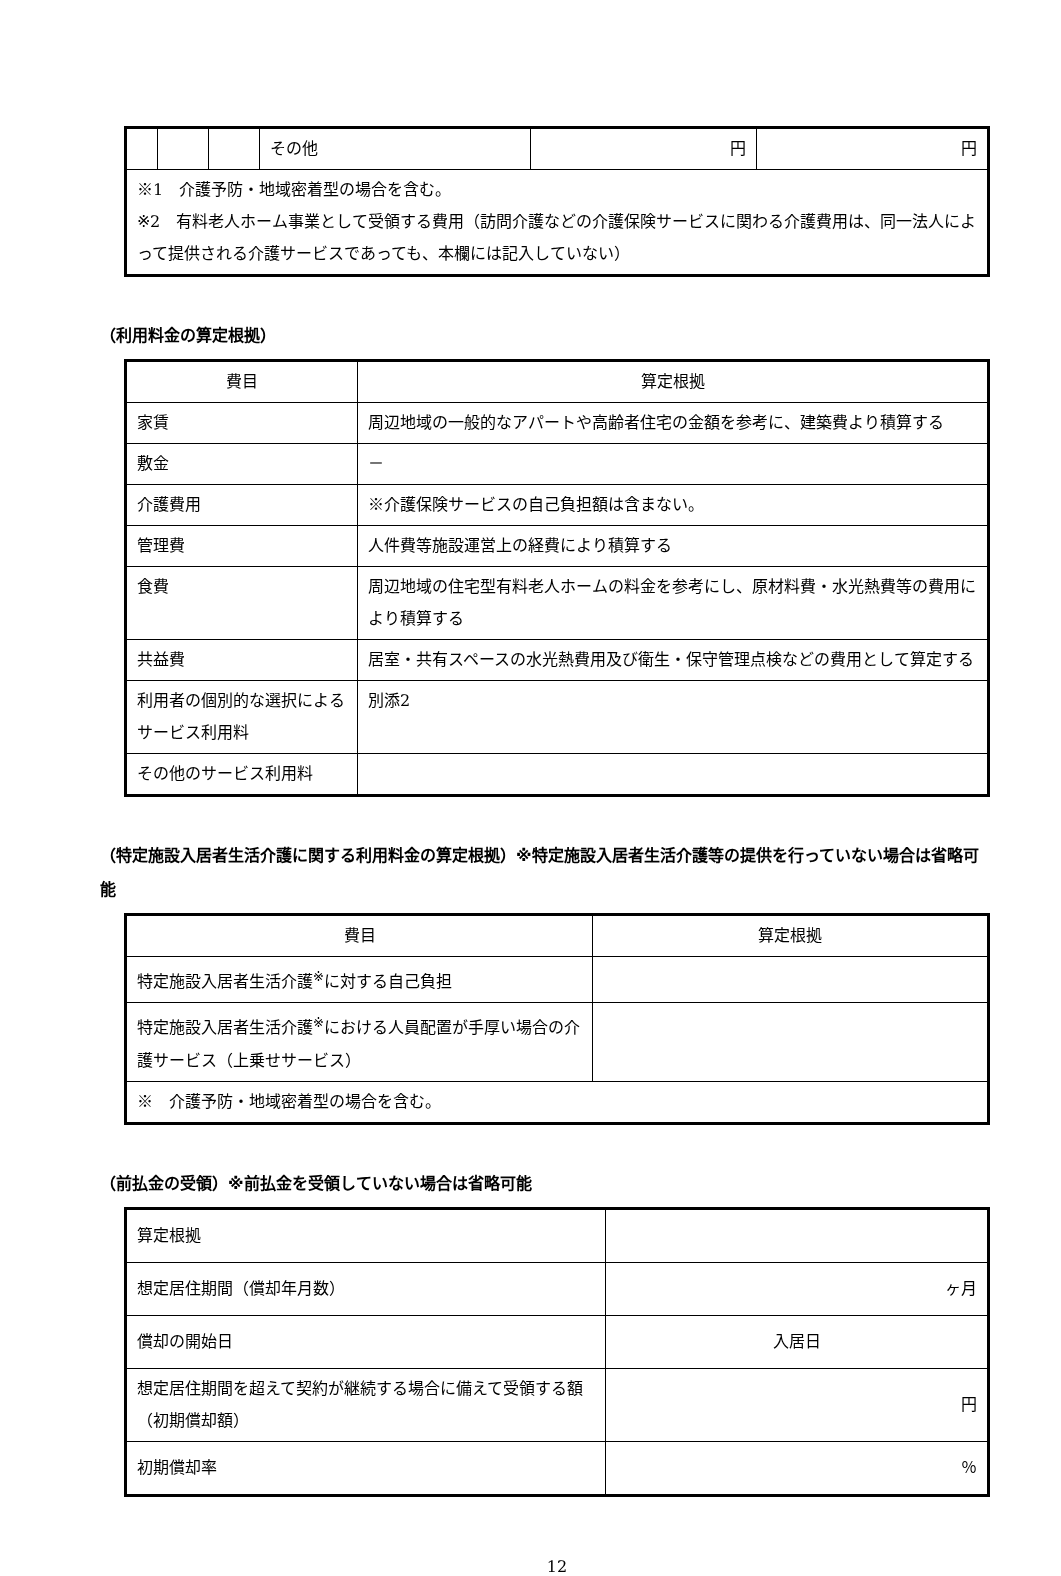| | | | その他 | 円 | 円 |
| ※1 介護予防・地域密着型の場合を含む。 ※2 有料老人ホーム事業として受領する費用（訪問介護などの介護保険サービスに関わる介護費用は、同一法人によって提供される介護サービスであっても、本欄には記入していない） | | | | | |
（利用料金の算定根拠）
| 費目 | 算定根拠 |
| --- | --- |
| 家賃 | 周辺地域の一般的なアパートや高齢者住宅の金額を参考に、建築費より積算する |
| 敷金 | － |
| 介護費用 | ※介護保険サービスの自己負担額は含まない。 |
| 管理費 | 人件費等施設運営上の経費により積算する |
| 食費 | 周辺地域の住宅型有料老人ホームの料金を参考にし、原材料費・水光熱費等の費用により積算する |
| 共益費 | 居室・共有スペースの水光熱費用及び衛生・保守管理点検などの費用として算定する |
| 利用者の個別的な選択によるサービス利用料 | 別添2 |
| その他のサービス利用料 | |
（特定施設入居者生活介護に関する利用料金の算定根拠）※特定施設入居者生活介護等の提供を行っていない場合は省略可能
| 費目 | 算定根拠 |
| --- | --- |
| 特定施設入居者生活介護<sup>※</sup>に対する自己負担 | |
| 特定施設入居者生活介護<sup>※</sup>における人員配置が手厚い場合の介護サービス（上乗せサービス） | |
| ※ 介護予防・地域密着型の場合を含む。 | |
（前払金の受領）※前払金を受領していない場合は省略可能
| 算定根拠 | |
| 想定居住期間（償却年月数） | ヶ月 |
| 償却の開始日 | 入居日 |
| 想定居住期間を超えて契約が継続する場合に備えて受領する額（初期償却額） | 円 |
| 初期償却率 | ％ |
12